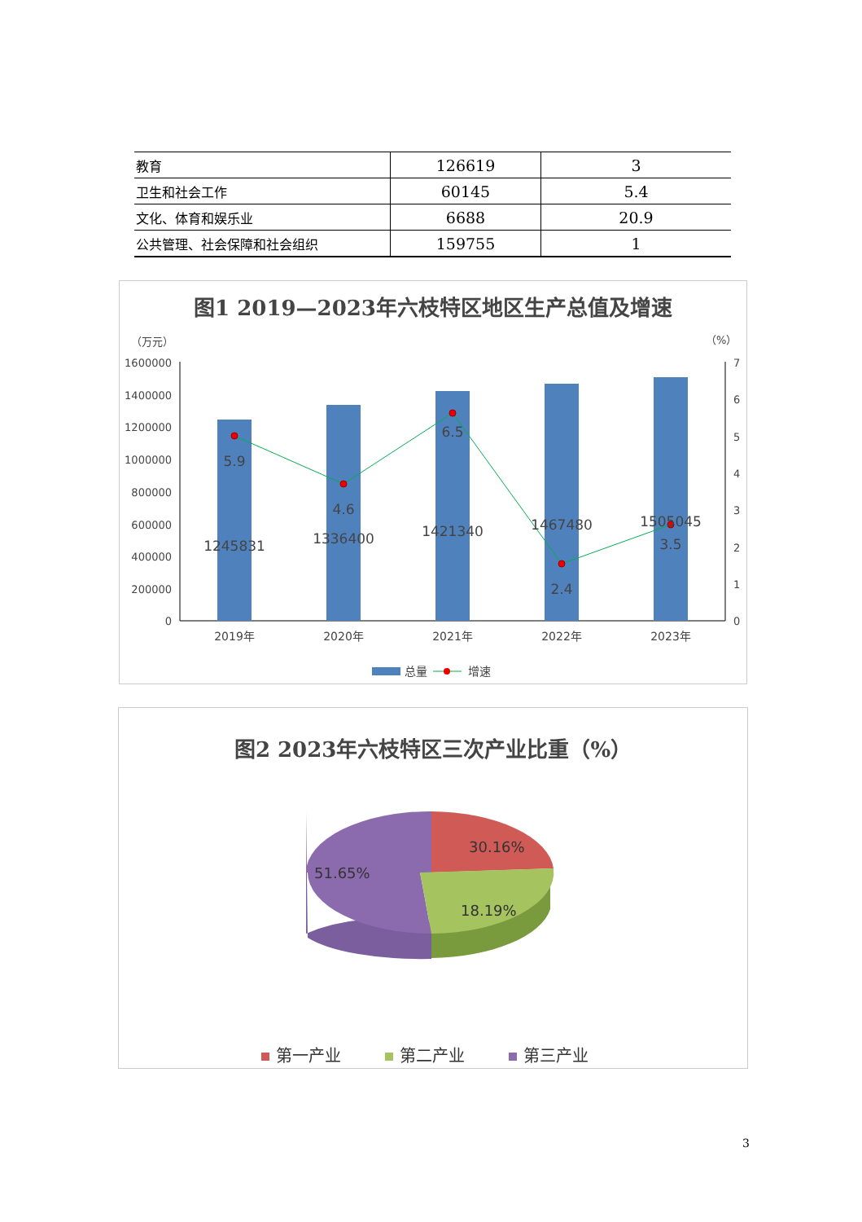| 教育 | 126619 | 3 |
| 卫生和社会工作 | 60145 | 5.4 |
| 文化、体育和娱乐业 | 6688 | 20.9 |
| 公共管理、社会保障和社会组织 | 159755 | 1 |
图1 2019—2023年六枝特区地区生产总值及增速
（万元）
（%）
1600000
1400000
1200000
1000000
800000
600000
400000
200000
0
7
6
5
4
3
2
1
0
5.9
4.6
6.5
2.4
3.5
1245831
1336400
1421340
1467480
1505045
2019年
2020年
2021年
2022年
2023年
总量
增速
图2 2023年六枝特区三次产业比重（%）
30.16%
18.19%
51.65%
第一产业
第二产业
第三产业
3